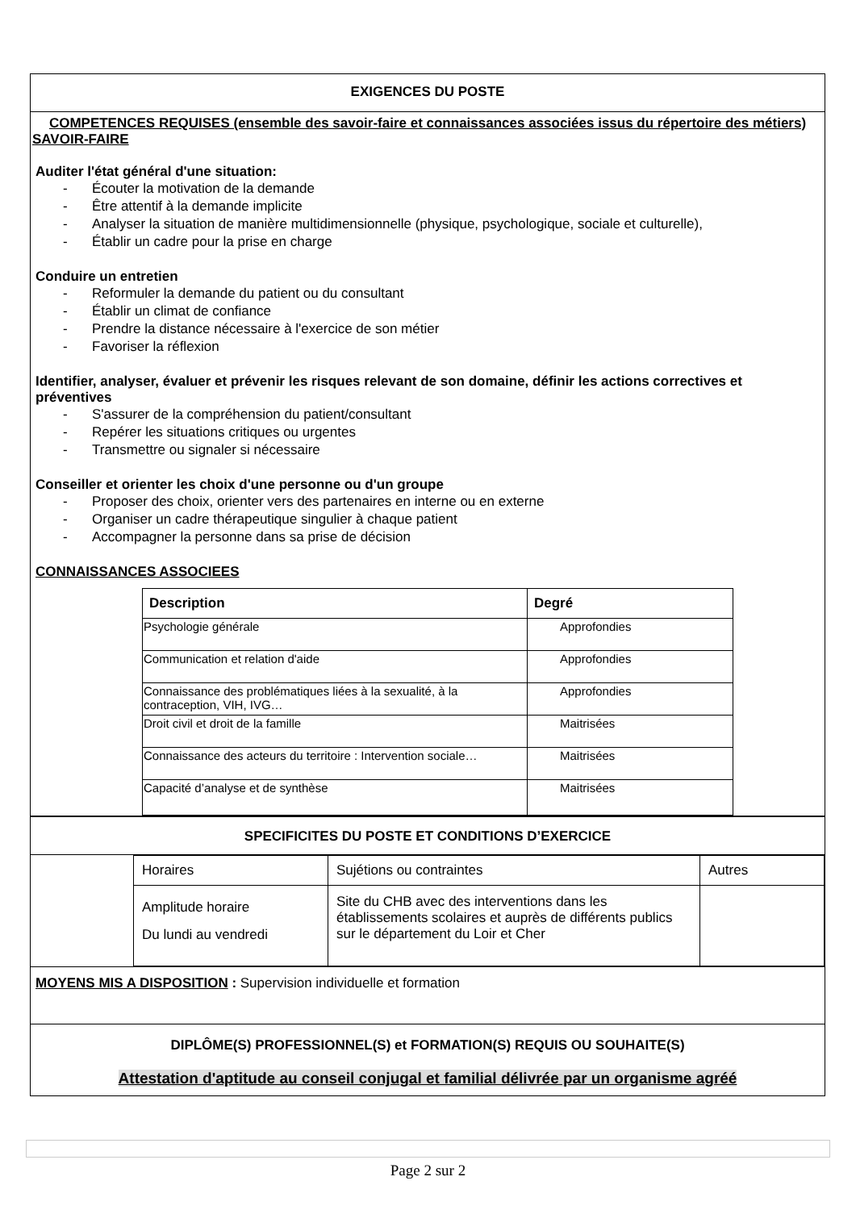EXIGENCES DU POSTE
COMPETENCES REQUISES (ensemble des savoir-faire et connaissances associées issus du répertoire des métiers)
SAVOIR-FAIRE
Auditer l'état général d'une situation:
- Écouter la motivation de la demande
- Être attentif à la demande implicite
- Analyser la situation de manière multidimensionnelle (physique, psychologique, sociale et culturelle),
- Établir un cadre pour la prise en charge
Conduire un entretien
- Reformuler la demande du patient ou du consultant
- Établir un climat de confiance
- Prendre la distance nécessaire à l'exercice de son métier
- Favoriser la réflexion
Identifier, analyser, évaluer et prévenir les risques relevant de son domaine, définir les actions correctives et préventives
- S'assurer de la compréhension du patient/consultant
- Repérer les situations critiques ou urgentes
- Transmettre ou signaler si nécessaire
Conseiller et orienter les choix d'une personne ou d'un groupe
- Proposer des choix, orienter vers des partenaires en interne ou en externe
- Organiser un cadre thérapeutique singulier à chaque patient
- Accompagner la personne dans sa prise de décision
CONNAISSANCES ASSOCIEES
| Description | Degré |
| --- | --- |
| Psychologie générale | Approfondies |
| Communication et relation d'aide | Approfondies |
| Connaissance des problématiques liées à la sexualité, à la contraception, VIH, IVG… | Approfondies |
| Droit civil et droit de la famille | Maitrisées |
| Connaissance des acteurs du territoire : Intervention sociale… | Maitrisées |
| Capacité d’analyse et de synthèse | Maitrisées |
SPECIFICITES DU POSTE ET CONDITIONS D’EXERCICE
| Horaires | Sujétions ou contraintes | Autres |
| Amplitude horaire Du lundi au vendredi | Site du CHB avec des interventions dans les établissements scolaires et auprès de différents publics sur le département du Loir et Cher | |
MOYENS MIS A DISPOSITION : Supervision individuelle et formation
DIPLÔME(S) PROFESSIONNEL(S) et FORMATION(S) REQUIS OU SOUHAITE(S)
Attestation d'aptitude au conseil conjugal et familial délivrée par un organisme agréé
Page 2 sur 2